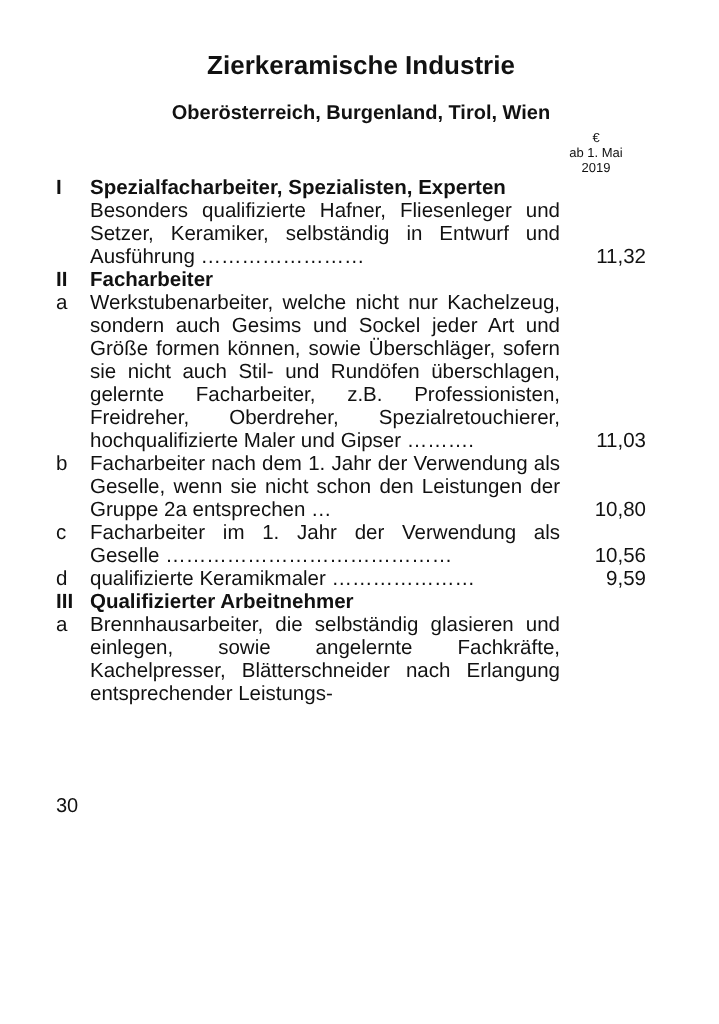Zierkeramische Industrie
Oberösterreich, Burgenland, Tirol, Wien
€
ab 1. Mai
2019
| I | Spezialfacharbeiter, Spezialisten, Experten Besonders qualifizierte Hafner, Fliesenleger und Setzer, Keramiker, selbständig in Entwurf und Ausführung …………………… | 11,32 |
| II | Facharbeiter | |
| a | Werkstubenarbeiter, welche nicht nur Kachelzeug, sondern auch Gesims und Sockel jeder Art und Größe formen können, sowie Überschläger, sofern sie nicht auch Stil- und Rundöfen überschlagen, gelernte Facharbeiter, z.B. Professionisten, Freidreher, Oberdreher, Spezialretouchierer, hochqualifizierte Maler und Gipser ………. | 11,03 |
| b | Facharbeiter nach dem 1. Jahr der Verwendung als Geselle, wenn sie nicht schon den Leistungen der Gruppe 2a entsprechen … | 10,80 |
| c | Facharbeiter im 1. Jahr der Verwendung als Geselle …………………………………… | 10,56 |
| d | qualifizierte Keramikmaler ………………… | 9,59 |
| III | Qualifizierter Arbeitnehmer | |
| a | Brennhausarbeiter, die selbständig glasieren und einlegen, sowie angelernte Fachkräfte, Kachelpresser, Blätterschneider nach Erlangung entsprechender Leistungs- | |
30